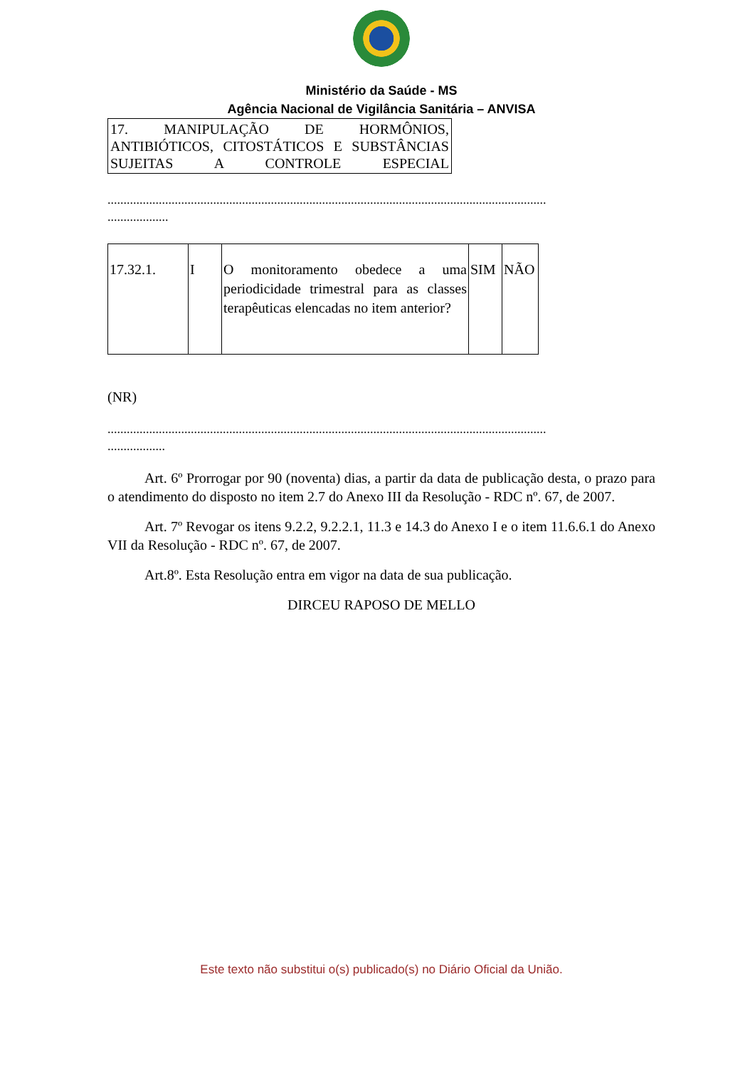Ministério da Saúde - MS
Agência Nacional de Vigilância Sanitária – ANVISA
17. MANIPULAÇÃO DE HORMÔNIOS, ANTIBIÓTICOS, CITOSTÁTICOS E SUBSTÂNCIAS SUJEITAS A CONTROLE ESPECIAL
.........................................................................................................................................
...................
| 17.32.1. | I | O monitoramento obedece a uma periodicidade trimestral para as classes terapêuticas elencadas no item anterior? | SIM | NÃO |
(NR)
.........................................................................................................................................
..................
Art. 6º Prorrogar por 90 (noventa) dias, a partir da data de publicação desta, o prazo para o atendimento do disposto no item 2.7 do Anexo III da Resolução - RDC nº. 67, de 2007.
Art. 7º Revogar os itens 9.2.2, 9.2.2.1, 11.3 e 14.3 do Anexo I e o item 11.6.6.1 do Anexo VII da Resolução - RDC nº. 67, de 2007.
Art.8º. Esta Resolução entra em vigor na data de sua publicação.
DIRCEU RAPOSO DE MELLO
Este texto não substitui o(s) publicado(s) no Diário Oficial da União.